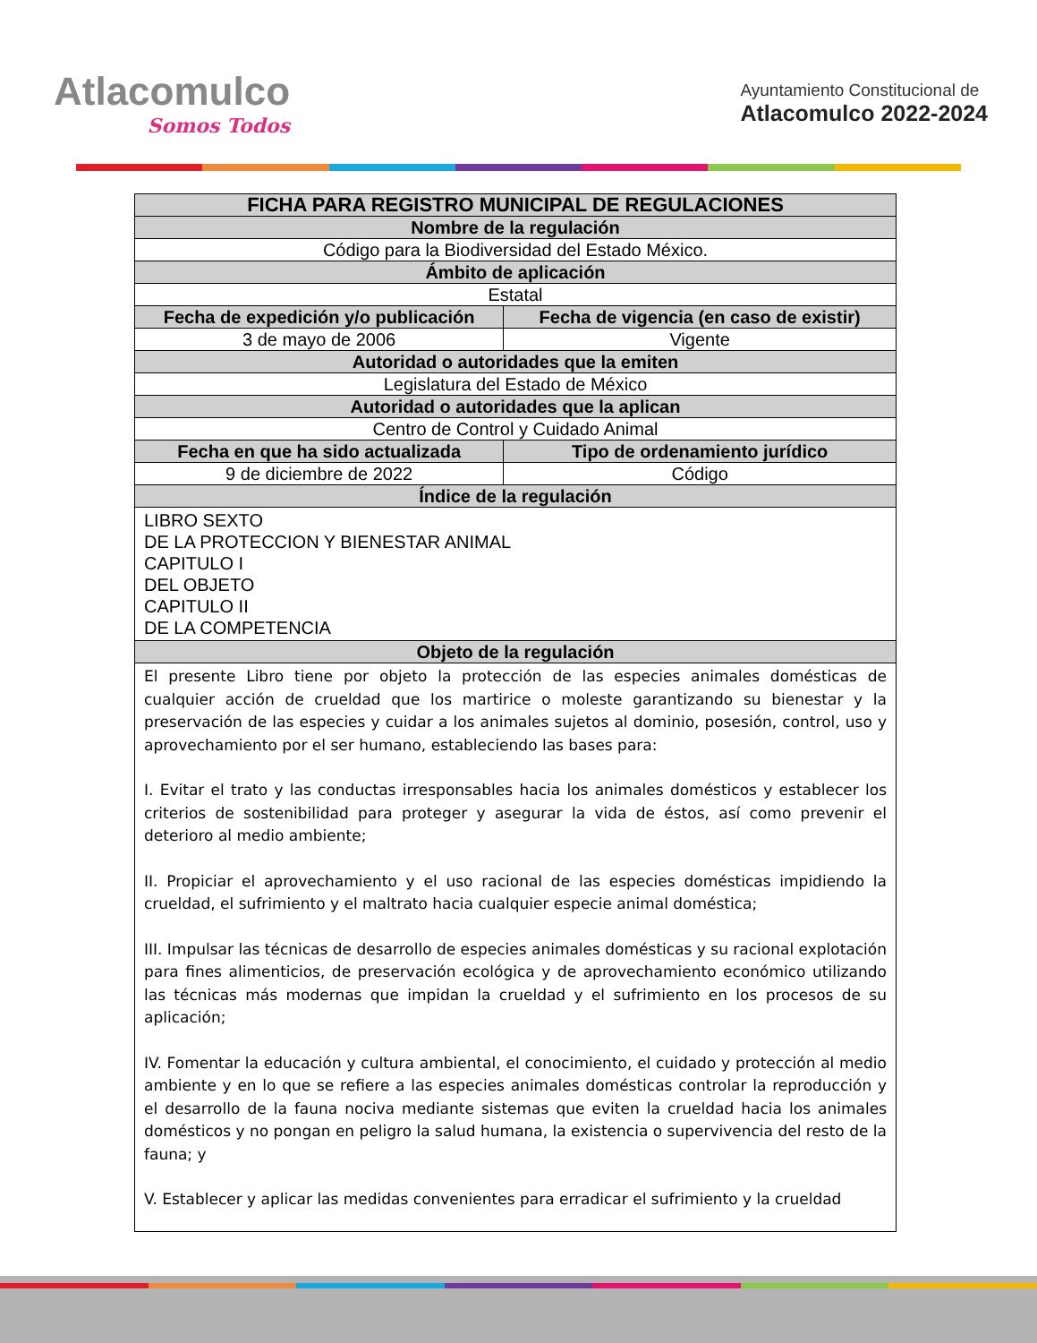Atlacomulco
Somos Todos
Ayuntamiento Constitucional de
Atlacomulco 2022-2024
| FICHA PARA REGISTRO MUNICIPAL DE REGULACIONES | |
| --- | --- |
| Nombre de la regulación | |
| Código para la Biodiversidad del Estado México. | |
| Ámbito de aplicación | |
| Estatal | |
| Fecha de expedición y/o publicación | Fecha de vigencia (en caso de existir) |
| 3 de mayo de 2006 | Vigente |
| Autoridad o autoridades que la emiten | |
| Legislatura del Estado de México | |
| Autoridad o autoridades que la aplican | |
| Centro de Control y Cuidado Animal | |
| Fecha en que ha sido actualizada | Tipo de ordenamiento jurídico |
| 9 de diciembre de 2022 | Código |
| Índice de la regulación | |
| LIBRO SEXTO DE LA PROTECCION Y BIENESTAR ANIMAL CAPITULO I DEL OBJETO CAPITULO II DE LA COMPETENCIA | |
| Objeto de la regulación | |
| El presente Libro tiene por objeto la protección de las especies animales domésticas de cualquier acción de crueldad que los martirice o moleste garantizando su bienestar y la preservación de las especies y cuidar a los animales sujetos al dominio, posesión, control, uso y aprovechamiento por el ser humano, estableciendo las bases para: I. Evitar el trato y las conductas irresponsables hacia los animales domésticos y establecer los criterios de sostenibilidad para proteger y asegurar la vida de éstos, así como prevenir el deterioro al medio ambiente; II. Propiciar el aprovechamiento y el uso racional de las especies domésticas impidiendo la crueldad, el sufrimiento y el maltrato hacia cualquier especie animal doméstica; III. Impulsar las técnicas de desarrollo de especies animales domésticas y su racional explotación para fines alimenticios, de preservación ecológica y de aprovechamiento económico utilizando las técnicas más modernas que impidan la crueldad y el sufrimiento en los procesos de su aplicación; IV. Fomentar la educación y cultura ambiental, el conocimiento, el cuidado y protección al medio ambiente y en lo que se refiere a las especies animales domésticas controlar la reproducción y el desarrollo de la fauna nociva mediante sistemas que eviten la crueldad hacia los animales domésticos y no pongan en peligro la salud humana, la existencia o supervivencia del resto de la fauna; y V. Establecer y aplicar las medidas convenientes para erradicar el sufrimiento y la crueldad | |